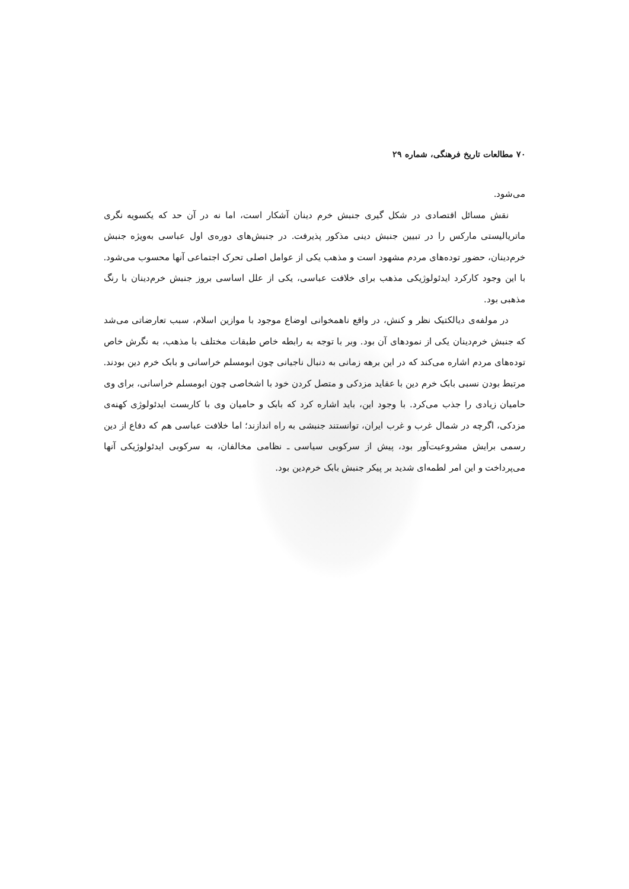۷۰ مطالعات تاریخ فرهنگی، شماره ۲۹
می‌شود.
نقش مسائل اقتصادی در شکل گیری جنبش خرم دینان آشکار است، اما نه در آن حد که یکسویه نگری ماتریالیستی مارکس را در تبیین جنبش دینی مذکور پذیرفت. در جنبش‌های دوره‌ی اول عباسی به‌ویژه جنبش خرم‌دینان، حضور توده‌های مردم مشهود است و مذهب یکی از عوامل اصلی تحرک اجتماعی آنها محسوب می‌شود. با این وجود کارکرد ایدئولوژیکی مذهب برای خلافت عباسی، یکی از علل اساسی بروز جنبش خرم‌دینان با رنگ مذهبی بود.
در مولفه‌ی دیالکتیک نظر و کنش، در واقع ناهمخوانی اوضاع موجود با موازین اسلام، سبب تعارضاتی می‌شد که جنبش خرم‌دینان یکی از نمودهای آن بود. وبر با توجه به رابطه خاص طبقات مختلف با مذهب، به نگرش خاص توده‌های مردم اشاره می‌کند که در این برهه زمانی به دنبال ناجیانی چون ابومسلم خراسانی و بابک خرم دین بودند. مرتبط بودن نسبی بابک خرم دین با عقاید مزدکی و متصل کردن خود با اشخاصی چون ابومسلم خراسانی، برای وی حامیان زیادی را جذب می‌کرد. با وجود این، باید اشاره کرد که بابک و حامیان وی با کاربست ایدئولوژی کهنه‌ی مزدکی، اگرچه در شمال غرب و غرب ایران، توانستند جنبشی به راه اندازند؛ اما خلافت عباسی هم که دفاع از دین رسمی برایش مشروعیت‌آور بود، پیش از سرکوبی سیاسی ـ نظامی مخالفان، به سرکوبی ایدئولوژیکی آنها می‌پرداخت و این امر لطمه‌ای شدید بر پیکر جنبش بابک خرم‌دین بود.